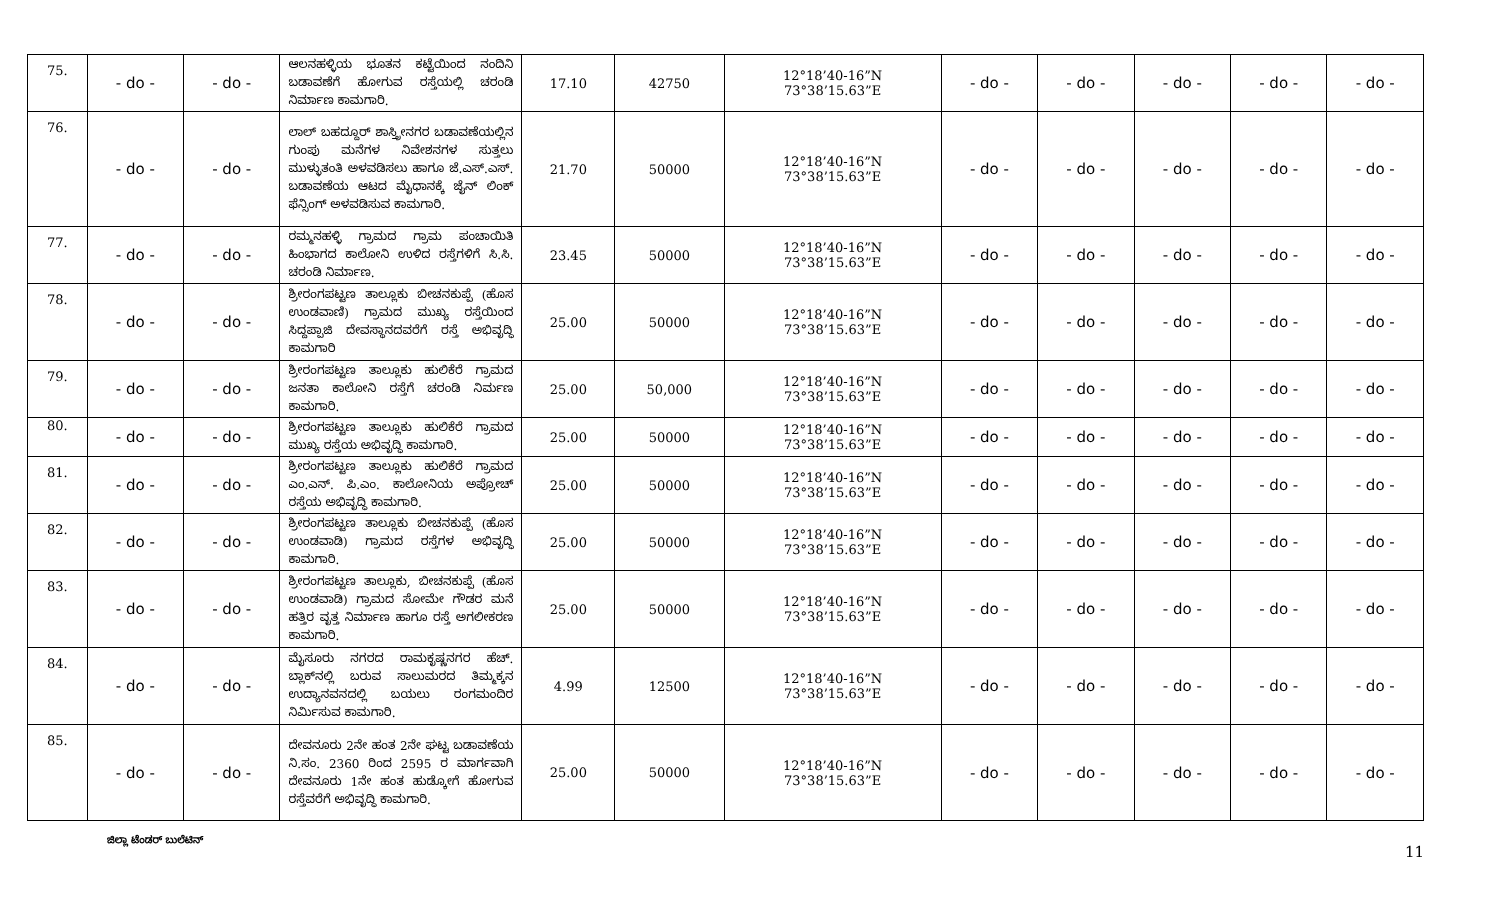| 75. | - do - | - do - | ಆಲನಹಳ್ಳಿಯ ಭೂತನ ಕಟ್ಟೆಯಿಂದ ನಂದಿನಿ ಬಡಾವಣೆಗೆ ಹೋಗುವ ರಸ್ತೆಯಲ್ಲಿ ಚರಂಡಿ ನಿರ್ಮಾಣ ಕಾಮಗಾರಿ. | 17.10 | 42750 | 12°18’40-16”N 73°38’15.63”E | - do - | - do - | - do - | - do - | - do - |
| 76. | - do - | - do - | ಲಾಲ್ ಬಹದ್ದೂರ್ ಶಾಸ್ತ್ರೀನಗರ ಬಡಾವಣೆಯಲ್ಲಿನ ಗುಂಪು ಮನೆಗಳ ನಿವೇಶನಗಳ ಸುತ್ತಲು ಮುಳ್ಳುತಂತಿ ಅಳವಡಿಸಲು ಹಾಗೂ ಜೆ.ಎಸ್.ಎಸ್. ಬಡಾವಣೆಯ ಆಟದ ಮೈಧಾನಕ್ಕೆ ಜೈನ್ ಲಿಂಕ್ ಫೆನ್ಸಿಂಗ್ ಅಳವಡಿಸುವ ಕಾಮಗಾರಿ. | 21.70 | 50000 | 12°18’40-16”N 73°38’15.63”E | - do - | - do - | - do - | - do - | - do - |
| 77. | - do - | - do - | ರಮ್ಮನಹಳ್ಳಿ ಗ್ರಾಮದ ಗ್ರಾಮ ಪಂಚಾಯಿತಿ ಹಿಂಭಾಗದ ಕಾಲೋನಿ ಉಳಿದ ರಸ್ತೆಗಳಿಗೆ ಸಿ.ಸಿ. ಚರಂಡಿ ನಿರ್ಮಾಣ. | 23.45 | 50000 | 12°18’40-16”N 73°38’15.63”E | - do - | - do - | - do - | - do - | - do - |
| 78. | - do - | - do - | ಶ್ರೀರಂಗಪಟ್ಟಣ ತಾಲ್ಲೂಕು ಬೀಚನಕುಪ್ಪೆ (ಹೊಸ ಉಂಡವಾಣಿ) ಗ್ರಾಮದ ಮುಖ್ಯ ರಸ್ತೆಯಿಂದ ಸಿದ್ದಪ್ಪಾಜಿ ದೇವಸ್ಥಾನದವರೆಗೆ ರಸ್ತೆ ಅಭಿವೃದ್ಧಿ ಕಾಮಗಾರಿ | 25.00 | 50000 | 12°18’40-16”N 73°38’15.63”E | - do - | - do - | - do - | - do - | - do - |
| 79. | - do - | - do - | ಶ್ರೀರಂಗಪಟ್ಟಣ ತಾಲ್ಲೂಕು ಹುಲಿಕೆರೆ ಗ್ರಾಮದ ಜನತಾ ಕಾಲೋನಿ ರಸ್ತೆಗೆ ಚರಂಡಿ ನಿರ್ಮಣ ಕಾಮಗಾರಿ. | 25.00 | 50,000 | 12°18’40-16”N 73°38’15.63”E | - do - | - do - | - do - | - do - | - do - |
| 80. | - do - | - do - | ಶ್ರೀರಂಗಪಟ್ಟಣ ತಾಲ್ಲೂಕು ಹುಲಿಕೆರೆ ಗ್ರಾಮದ ಮುಖ್ಯ ರಸ್ತೆಯ ಅಭಿವೃದ್ಧಿ ಕಾಮಗಾರಿ. | 25.00 | 50000 | 12°18’40-16”N 73°38’15.63”E | - do - | - do - | - do - | - do - | - do - |
| 81. | - do - | - do - | ಶ್ರೀರಂಗಪಟ್ಟಣ ತಾಲ್ಲೂಕು ಹುಲಿಕೆರೆ ಗ್ರಾಮದ ಎಂ.ಎನ್. ಪಿ.ಎಂ. ಕಾಲೋನಿಯ ಅಪ್ರೋಚ್ ರಸ್ತೆಯ ಅಭಿವೃದ್ಧಿ ಕಾಮಗಾರಿ. | 25.00 | 50000 | 12°18’40-16”N 73°38’15.63”E | - do - | - do - | - do - | - do - | - do - |
| 82. | - do - | - do - | ಶ್ರೀರಂಗಪಟ್ಟಣ ತಾಲ್ಲೂಕು ಬೀಚನಕುಪ್ಪೆ (ಹೊಸ ಉಂಡವಾಡಿ) ಗ್ರಾಮದ ರಸ್ತೆಗಳ ಅಭಿವೃದ್ಧಿ ಕಾಮಗಾರಿ. | 25.00 | 50000 | 12°18’40-16”N 73°38’15.63”E | - do - | - do - | - do - | - do - | - do - |
| 83. | - do - | - do - | ಶ್ರೀರಂಗಪಟ್ಟಣ ತಾಲ್ಲೂಕು, ಬೀಚನಕುಪ್ಪೆ (ಹೊಸ ಉಂಡವಾಡಿ) ಗ್ರಾಮದ ಸೋಮೇ ಗೌಡರ ಮನೆ ಹತ್ತಿರ ವೃತ್ತ ನಿರ್ಮಾಣ ಹಾಗೂ ರಸ್ತೆ ಅಗಲೀಕರಣ ಕಾಮಗಾರಿ. | 25.00 | 50000 | 12°18’40-16”N 73°38’15.63”E | - do - | - do - | - do - | - do - | - do - |
| 84. | - do - | - do - | ಮೈಸೂರು ನಗರದ ರಾಮಕೃಷ್ಣನಗರ ಹೆಚ್. ಬ್ಲಾಕ್‌ನಲ್ಲಿ ಬರುವ ಸಾಲುಮರದ ತಿಮ್ಮಕ್ಕನ ಉದ್ಯಾನವನದಲ್ಲಿ ಬಯಲು ರಂಗಮಂದಿರ ನಿರ್ಮಿಸುವ ಕಾಮಗಾರಿ. | 4.99 | 12500 | 12°18’40-16”N 73°38’15.63”E | - do - | - do - | - do - | - do - | - do - |
| 85. | - do - | - do - | ದೇವನೂರು 2ನೇ ಹಂತ 2ನೇ ಘಟ್ಟ ಬಡಾವಣೆಯ ನಿ.ಸಂ. 2360 ರಿಂದ 2595 ರ ಮಾರ್ಗವಾಗಿ ದೇವನೂರು 1ನೇ ಹಂತ ಹುಡ್ಕೋಗೆ ಹೋಗುವ ರಸ್ತೆವರೆಗೆ ಅಭಿವೃದ್ಧಿ ಕಾಮಗಾರಿ. | 25.00 | 50000 | 12°18’40-16”N 73°38’15.63”E | - do - | - do - | - do - | - do - | - do - |
ಜಿಲ್ಲಾ ಟೆಂಡರ್ ಬುಲೆಟಿನ್ 11